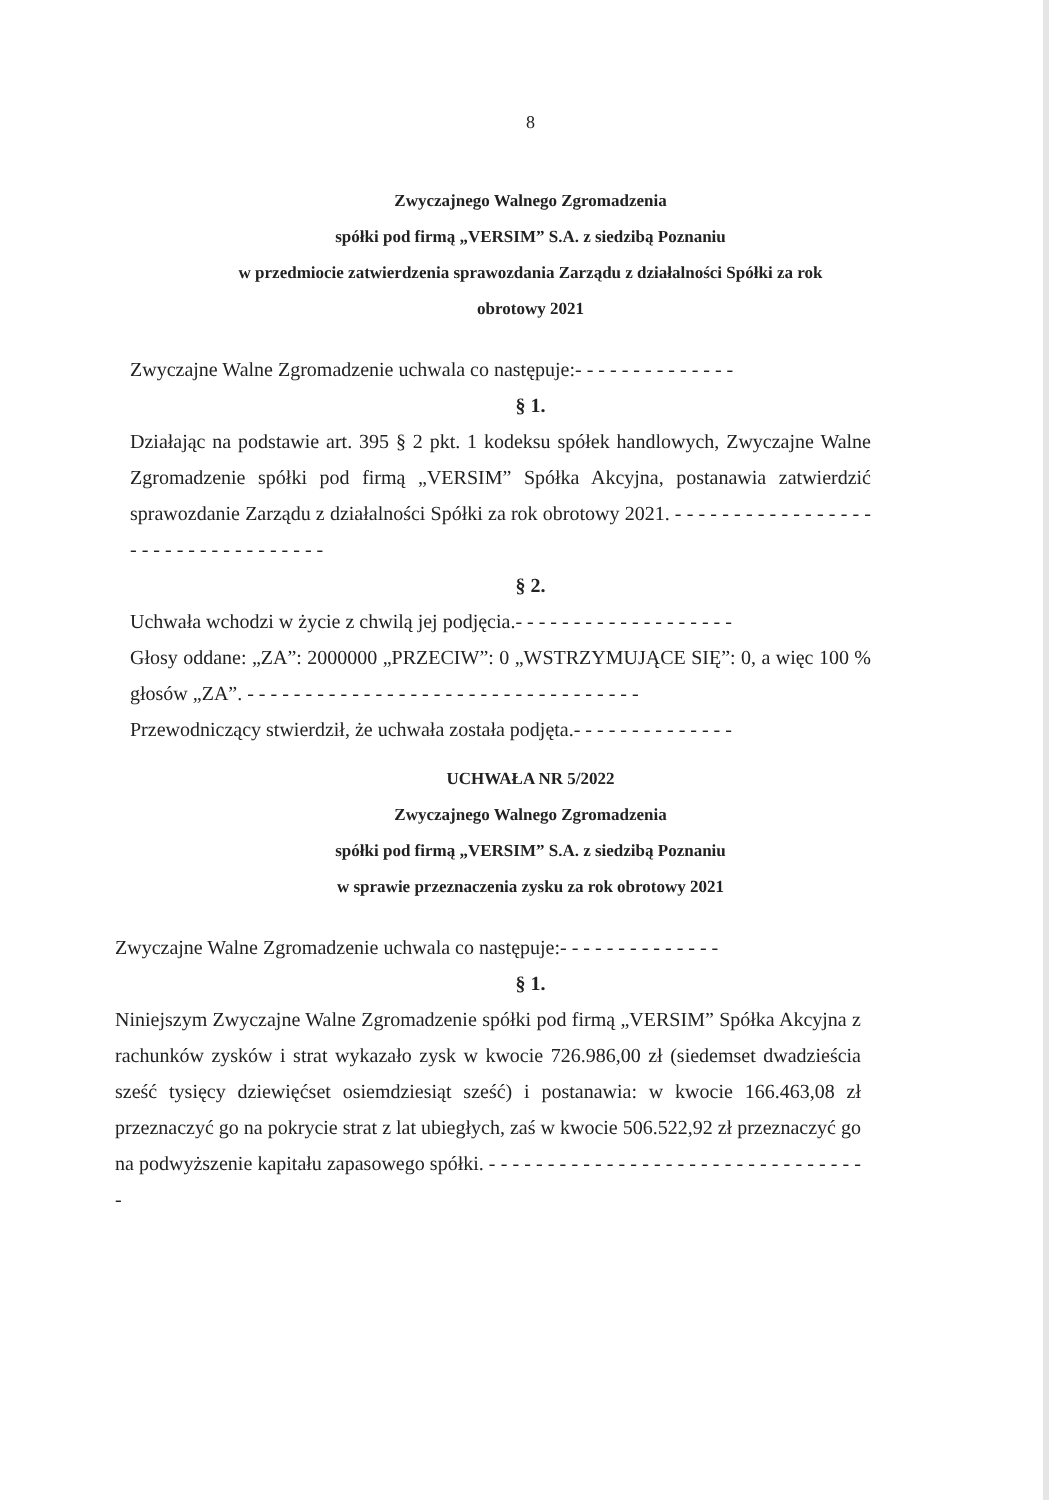8
Zwyczajnego Walnego Zgromadzenia
spółki pod firmą „VERSIM” S.A. z siedzibą Poznaniu
w przedmiocie zatwierdzenia sprawozdania Zarządu z działalności Spółki za rok
obrotowy 2021
Zwyczajne Walne Zgromadzenie uchwala co następuje:- - - - - - - - - - - - - -
§ 1.
Działając na podstawie art. 395 § 2 pkt. 1 kodeksu spółek handlowych, Zwyczajne Walne Zgromadzenie spółki pod firmą „VERSIM” Spółka Akcyjna, postanawia zatwierdzić sprawozdanie Zarządu z działalności Spółki za rok obrotowy 2021. - - - - - - - - - - - - - - - - - - - - - - - - - - - - - - - - - -
§ 2.
Uchwała wchodzi w życie z chwilą jej podjęcia.- - - - - - - - - - - - - - - - - - -
Głosy oddane: „ZA”: 2000000 „PRZECIW”: 0 „WSTRZYMUJĄCE SIĘ”: 0, a więc 100 % głosów „ZA”. - - - - - - - - - - - - - - - - - - - - - - - - - - - - - - - - - -
Przewodniczący stwierdził, że uchwała została podjęta.- - - - - - - - - - - - - -
UCHWAŁA NR 5/2022
Zwyczajnego Walnego Zgromadzenia
spółki pod firmą „VERSIM” S.A. z siedzibą Poznaniu
w sprawie przeznaczenia zysku za rok obrotowy 2021
Zwyczajne Walne Zgromadzenie uchwala co następuje:- - - - - - - - - - - - - -
§ 1.
Niniejszym Zwyczajne Walne Zgromadzenie spółki pod firmą „VERSIM” Spółka Akcyjna z rachunków zysków i strat wykazało zysk w kwocie 726.986,00 zł (siedemset dwadzieścia sześć tysięcy dziewięćset osiemdziesiąt sześć) i postanawia: w kwocie 166.463,08 zł przeznaczyć go na pokrycie strat z lat ubiegłych, zaś w kwocie 506.522,92 zł przeznaczyć go na podwyższenie kapitału zapasowego spółki. - - - - - - - - - - - - - - - - - - - - - - - - - - - - - - - - -